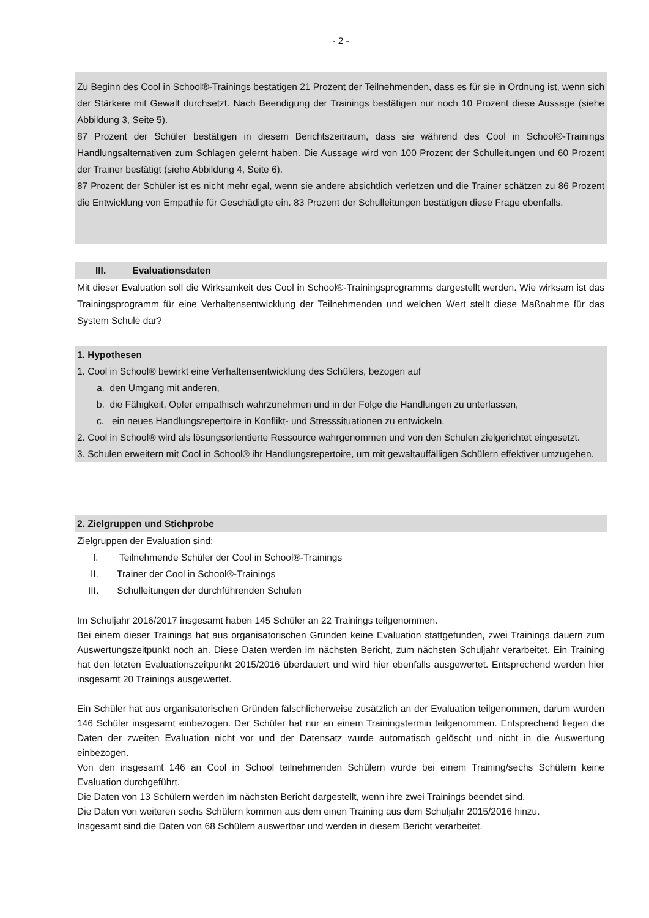- 2 -
Zu Beginn des Cool in School®-Trainings bestätigen 21 Prozent der Teilnehmenden, dass es für sie in Ordnung ist, wenn sich der Stärkere mit Gewalt durchsetzt. Nach Beendigung der Trainings bestätigen nur noch 10 Prozent diese Aussage (siehe Abbildung 3, Seite 5).
87 Prozent der Schüler bestätigen in diesem Berichtszeitraum, dass sie während des Cool in School®-Trainings Handlungsalternativen zum Schlagen gelernt haben. Die Aussage wird von 100 Prozent der Schulleitungen und 60 Prozent der Trainer bestätigt (siehe Abbildung 4, Seite 6).
87 Prozent der Schüler ist es nicht mehr egal, wenn sie andere absichtlich verletzen und die Trainer schätzen zu 86 Prozent die Entwicklung von Empathie für Geschädigte ein. 83 Prozent der Schulleitungen bestätigen diese Frage ebenfalls.
III. Evaluationsdaten
Mit dieser Evaluation soll die Wirksamkeit des Cool in School®-Trainingsprogramms dargestellt werden. Wie wirksam ist das Trainingsprogramm für eine Verhaltensentwicklung der Teilnehmenden und welchen Wert stellt diese Maßnahme für das System Schule dar?
1. Hypothesen
1. Cool in School® bewirkt eine Verhaltensentwicklung des Schülers, bezogen auf
a. den Umgang mit anderen,
b. die Fähigkeit, Opfer empathisch wahrzunehmen und in der Folge die Handlungen zu unterlassen,
c. ein neues Handlungsrepertoire in Konflikt- und Stresssituationen zu entwickeln.
2. Cool in School® wird als lösungsorientierte Ressource wahrgenommen und von den Schulen zielgerichtet eingesetzt.
3. Schulen erweitern mit Cool in School® ihr Handlungsrepertoire, um mit gewaltauffälligen Schülern effektiver umzugehen.
2. Zielgruppen und Stichprobe
Zielgruppen der Evaluation sind:
I. Teilnehmende Schüler der Cool in School®-Trainings
II. Trainer der Cool in School®-Trainings
III. Schulleitungen der durchführenden Schulen
Im Schuljahr 2016/2017 insgesamt haben 145 Schüler an 22 Trainings teilgenommen.
Bei einem dieser Trainings hat aus organisatorischen Gründen keine Evaluation stattgefunden, zwei Trainings dauern zum Auswertungszeitpunkt noch an. Diese Daten werden im nächsten Bericht, zum nächsten Schuljahr verarbeitet. Ein Training hat den letzten Evaluationszeitpunkt 2015/2016 überdauert und wird hier ebenfalls ausgewertet. Entsprechend werden hier insgesamt 20 Trainings ausgewertet.
Ein Schüler hat aus organisatorischen Gründen fälschlicherweise zusätzlich an der Evaluation teilgenommen, darum wurden 146 Schüler insgesamt einbezogen. Der Schüler hat nur an einem Trainingstermin teilgenommen. Entsprechend liegen die Daten der zweiten Evaluation nicht vor und der Datensatz wurde automatisch gelöscht und nicht in die Auswertung einbezogen.
Von den insgesamt 146 an Cool in School teilnehmenden Schülern wurde bei einem Training/sechs Schülern keine Evaluation durchgeführt.
Die Daten von 13 Schülern werden im nächsten Bericht dargestellt, wenn ihre zwei Trainings beendet sind.
Die Daten von weiteren sechs Schülern kommen aus dem einen Training aus dem Schuljahr 2015/2016 hinzu.
Insgesamt sind die Daten von 68 Schülern auswertbar und werden in diesem Bericht verarbeitet.